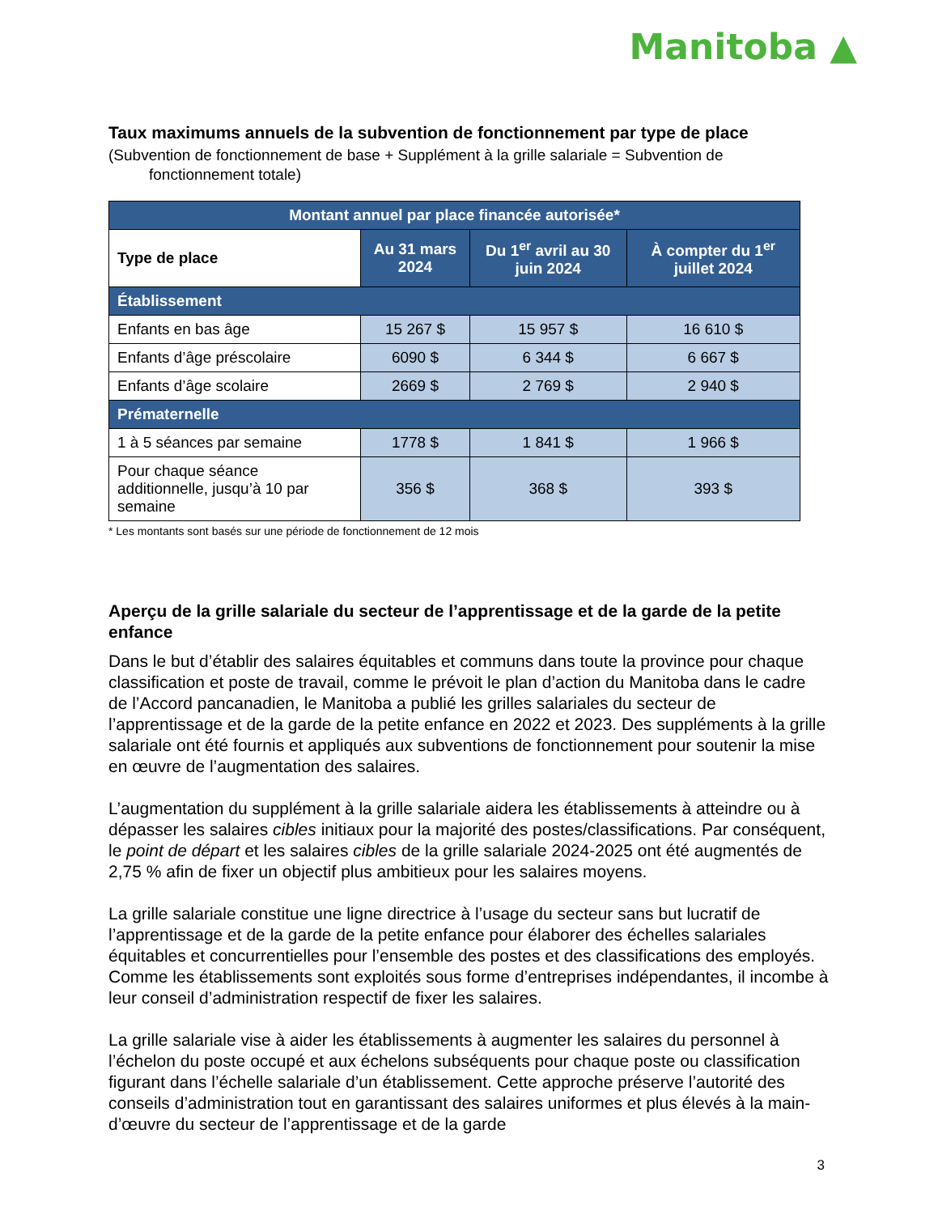Manitoba ▲
Taux maximums annuels de la subvention de fonctionnement par type de place
(Subvention de fonctionnement de base + Supplément à la grille salariale = Subvention de fonctionnement totale)
| Montant annuel par place financée autorisée* | | | |
| --- | --- | --- | --- |
| Type de place | Au 31 mars 2024 | Du 1<sup>er</sup> avril au 30 juin 2024 | À compter du 1<sup>er</sup> juillet 2024 |
| Établissement | | | |
| Enfants en bas âge | 15 267 $ | 15 957 $ | 16 610 $ |
| Enfants d’âge préscolaire | 6090 $ | 6 344 $ | 6 667 $ |
| Enfants d’âge scolaire | 2669 $ | 2 769 $ | 2 940 $ |
| Prématernelle | | | |
| 1 à 5 séances par semaine | 1778 $ | 1 841 $ | 1 966 $ |
| Pour chaque séance additionnelle, jusqu’à 10 par semaine | 356 $ | 368 $ | 393 $ |
* Les montants sont basés sur une période de fonctionnement de 12 mois
Aperçu de la grille salariale du secteur de l’apprentissage et de la garde de la petite enfance
Dans le but d’établir des salaires équitables et communs dans toute la province pour chaque classification et poste de travail, comme le prévoit le plan d’action du Manitoba dans le cadre de l’Accord pancanadien, le Manitoba a publié les grilles salariales du secteur de l’apprentissage et de la garde de la petite enfance en 2022 et 2023. Des suppléments à la grille salariale ont été fournis et appliqués aux subventions de fonctionnement pour soutenir la mise en œuvre de l’augmentation des salaires.
L’augmentation du supplément à la grille salariale aidera les établissements à atteindre ou à dépasser les salaires cibles initiaux pour la majorité des postes/classifications. Par conséquent, le point de départ et les salaires cibles de la grille salariale 2024-2025 ont été augmentés de 2,75 % afin de fixer un objectif plus ambitieux pour les salaires moyens.
La grille salariale constitue une ligne directrice à l’usage du secteur sans but lucratif de l’apprentissage et de la garde de la petite enfance pour élaborer des échelles salariales équitables et concurrentielles pour l’ensemble des postes et des classifications des employés. Comme les établissements sont exploités sous forme d’entreprises indépendantes, il incombe à leur conseil d’administration respectif de fixer les salaires.
La grille salariale vise à aider les établissements à augmenter les salaires du personnel à l’échelon du poste occupé et aux échelons subséquents pour chaque poste ou classification figurant dans l’échelle salariale d’un établissement. Cette approche préserve l’autorité des conseils d’administration tout en garantissant des salaires uniformes et plus élevés à la main-d’œuvre du secteur de l’apprentissage et de la garde
3